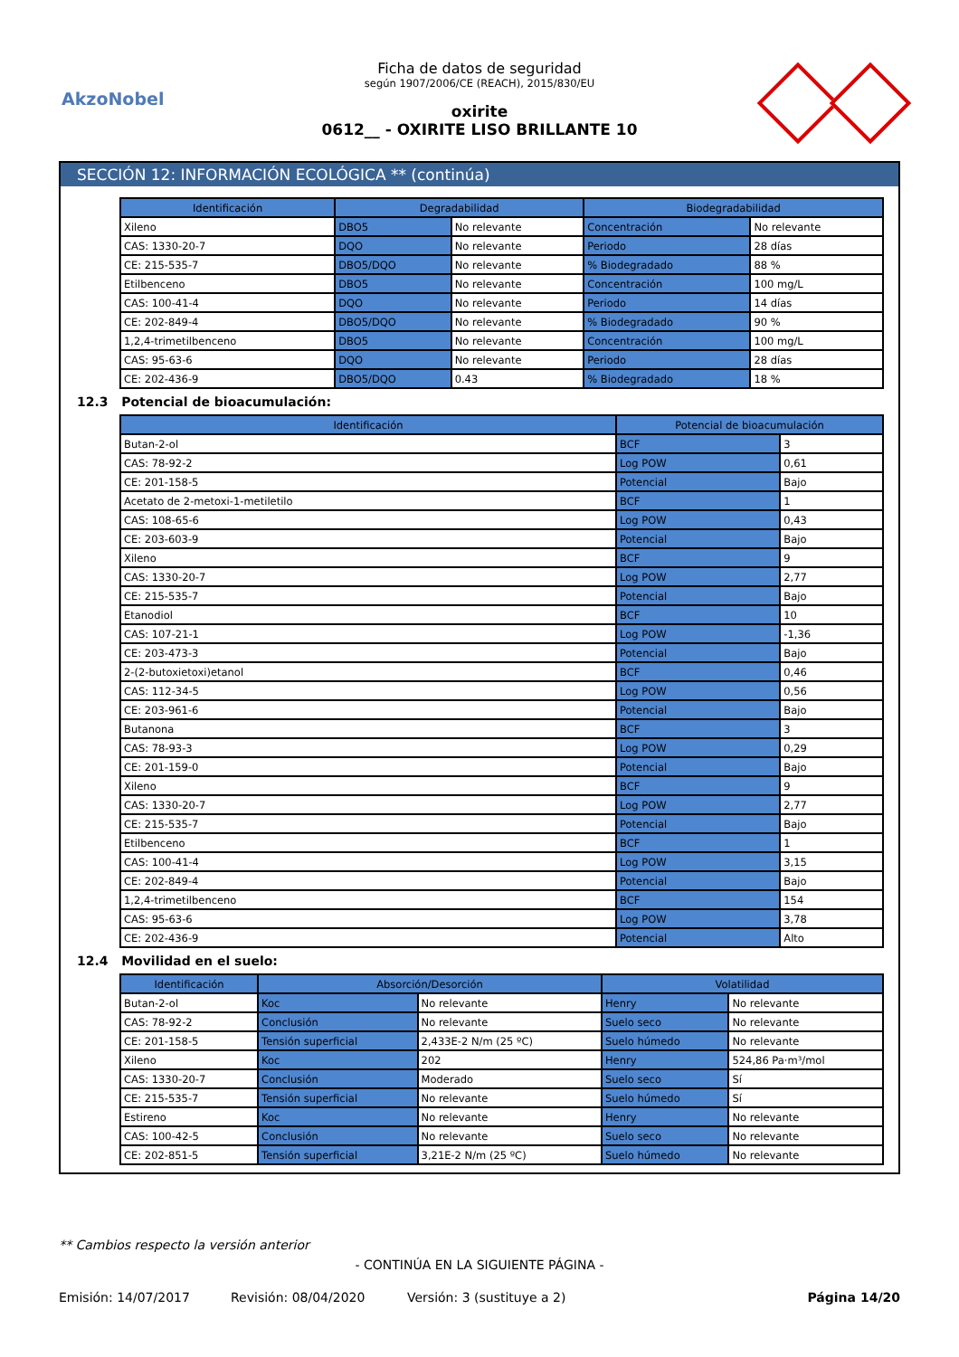AkzoNobel
Ficha de datos de seguridad
según 1907/2006/CE (REACH), 2015/830/EU
oxirite
0612__ - OXIRITE LISO BRILLANTE 10
SECCIÓN 12: INFORMACIÓN ECOLÓGICA ** (continúa)
| Identificación | Degradabilidad | | Biodegradabilidad | |
| --- | --- | --- | --- | --- |
| Xileno | DBO5 | No relevante | Concentración | No relevante |
| CAS: 1330-20-7 | DQO | No relevante | Periodo | 28 días |
| CE: 215-535-7 | DBO5/DQO | No relevante | % Biodegradado | 88 % |
| Etilbenceno | DBO5 | No relevante | Concentración | 100 mg/L |
| CAS: 100-41-4 | DQO | No relevante | Periodo | 14 días |
| CE: 202-849-4 | DBO5/DQO | No relevante | % Biodegradado | 90 % |
| 1,2,4-trimetilbenceno | DBO5 | No relevante | Concentración | 100 mg/L |
| CAS: 95-63-6 | DQO | No relevante | Periodo | 28 días |
| CE: 202-436-9 | DBO5/DQO | 0.43 | % Biodegradado | 18 % |
12.3 Potencial de bioacumulación:
| Identificación | Potencial de bioacumulación | |
| --- | --- | --- |
| Butan-2-ol | BCF | 3 |
| CAS: 78-92-2 | Log POW | 0,61 |
| CE: 201-158-5 | Potencial | Bajo |
| Acetato de 2-metoxi-1-metiletilo | BCF | 1 |
| CAS: 108-65-6 | Log POW | 0,43 |
| CE: 203-603-9 | Potencial | Bajo |
| Xileno | BCF | 9 |
| CAS: 1330-20-7 | Log POW | 2,77 |
| CE: 215-535-7 | Potencial | Bajo |
| Etanodiol | BCF | 10 |
| CAS: 107-21-1 | Log POW | -1,36 |
| CE: 203-473-3 | Potencial | Bajo |
| 2-(2-butoxietoxi)etanol | BCF | 0,46 |
| CAS: 112-34-5 | Log POW | 0,56 |
| CE: 203-961-6 | Potencial | Bajo |
| Butanona | BCF | 3 |
| CAS: 78-93-3 | Log POW | 0,29 |
| CE: 201-159-0 | Potencial | Bajo |
| Xileno | BCF | 9 |
| CAS: 1330-20-7 | Log POW | 2,77 |
| CE: 215-535-7 | Potencial | Bajo |
| Etilbenceno | BCF | 1 |
| CAS: 100-41-4 | Log POW | 3,15 |
| CE: 202-849-4 | Potencial | Bajo |
| 1,2,4-trimetilbenceno | BCF | 154 |
| CAS: 95-63-6 | Log POW | 3,78 |
| CE: 202-436-9 | Potencial | Alto |
12.4 Movilidad en el suelo:
| Identificación | Absorción/Desorción | | Volatilidad | |
| --- | --- | --- | --- | --- |
| Butan-2-ol | Koc | No relevante | Henry | No relevante |
| CAS: 78-92-2 | Conclusión | No relevante | Suelo seco | No relevante |
| CE: 201-158-5 | Tensión superficial | 2,433E-2 N/m (25 ºC) | Suelo húmedo | No relevante |
| Xileno | Koc | 202 | Henry | 524,86 Pa·m³/mol |
| CAS: 1330-20-7 | Conclusión | Moderado | Suelo seco | Sí |
| CE: 215-535-7 | Tensión superficial | No relevante | Suelo húmedo | Sí |
| Estireno | Koc | No relevante | Henry | No relevante |
| CAS: 100-42-5 | Conclusión | No relevante | Suelo seco | No relevante |
| CE: 202-851-5 | Tensión superficial | 3,21E-2 N/m (25 ºC) | Suelo húmedo | No relevante |
** Cambios respecto la versión anterior
- CONTINÚA EN LA SIGUIENTE PÁGINA -
Emisión: 14/07/2017 Revisión: 08/04/2020 Versión: 3 (sustituye a 2) Página 14/20